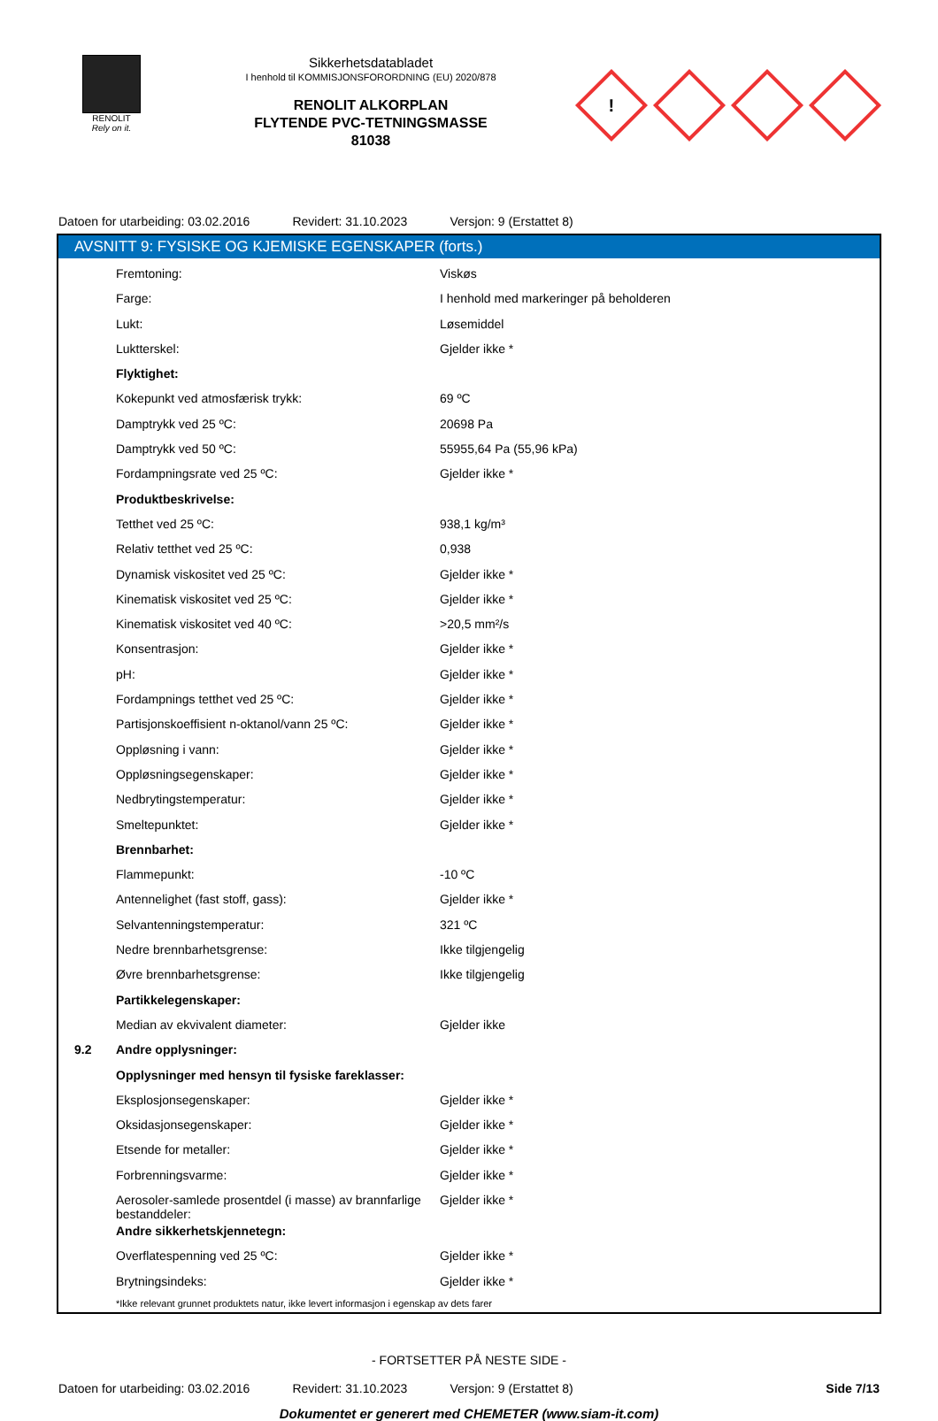RENOLIT
Rely on it.
Sikkerhetsdatabladet
I henhold til KOMMISJONSFORORDNING (EU) 2020/878
RENOLIT ALKORPLAN
FLYTENDE PVC-TETNINGSMASSE
81038
!
Datoen for utarbeiding: 03.02.2016
Revidert: 31.10.2023 Versjon: 9 (Erstattet 8)
AVSNITT 9: FYSISKE OG KJEMISKE EGENSKAPER (forts.)
| | Fremtoning: | Viskøs |
| | Farge: | I henhold med markeringer på beholderen |
| | Lukt: | Løsemiddel |
| | Luktterskel: | Gjelder ikke * |
| | Flyktighet: | |
| | Kokepunkt ved atmosfærisk trykk: | 69 ºC |
| | Damptrykk ved 25 ºC: | 20698 Pa |
| | Damptrykk ved 50 ºC: | 55955,64 Pa (55,96 kPa) |
| | Fordampningsrate ved 25 ºC: | Gjelder ikke * |
| | Produktbeskrivelse: | |
| | Tetthet ved 25 ºC: | 938,1 kg/m³ |
| | Relativ tetthet ved 25 ºC: | 0,938 |
| | Dynamisk viskositet ved 25 ºC: | Gjelder ikke * |
| | Kinematisk viskositet ved 25 ºC: | Gjelder ikke * |
| | Kinematisk viskositet ved 40 ºC: | >20,5 mm²/s |
| | Konsentrasjon: | Gjelder ikke * |
| | pH: | Gjelder ikke * |
| | Fordampnings tetthet ved 25 ºC: | Gjelder ikke * |
| | Partisjonskoeffisient n-oktanol/vann 25 ºC: | Gjelder ikke * |
| | Oppløsning i vann: | Gjelder ikke * |
| | Oppløsningsegenskaper: | Gjelder ikke * |
| | Nedbrytingstemperatur: | Gjelder ikke * |
| | Smeltepunktet: | Gjelder ikke * |
| | Brennbarhet: | |
| | Flammepunkt: | -10 ºC |
| | Antennelighet (fast stoff, gass): | Gjelder ikke * |
| | Selvantenningstemperatur: | 321 ºC |
| | Nedre brennbarhetsgrense: | Ikke tilgjengelig |
| | Øvre brennbarhetsgrense: | Ikke tilgjengelig |
| | Partikkelegenskaper: | |
| | Median av ekvivalent diameter: | Gjelder ikke |
| 9.2 | Andre opplysninger: | |
| | Opplysninger med hensyn til fysiske fareklasser: | |
| | Eksplosjonsegenskaper: | Gjelder ikke * |
| | Oksidasjonsegenskaper: | Gjelder ikke * |
| | Etsende for metaller: | Gjelder ikke * |
| | Forbrenningsvarme: | Gjelder ikke * |
| | Aerosoler-samlede prosentdel (i masse) av brannfarlige bestanddeler: | Gjelder ikke * |
| | Andre sikkerhetskjennetegn: | |
| | Overflatespenning ved 25 ºC: | Gjelder ikke * |
| | Brytningsindeks: | Gjelder ikke * |
*Ikke relevant grunnet produktets natur, ikke levert informasjon i egenskap av dets farer
- FORTSETTER PÅ NESTE SIDE -
Datoen for utarbeiding: 03.02.2016
Revidert: 31.10.2023 Versjon: 9 (Erstattet 8) Side 7/13
Dokumentet er generert med CHEMETER (www.siam-it.com)